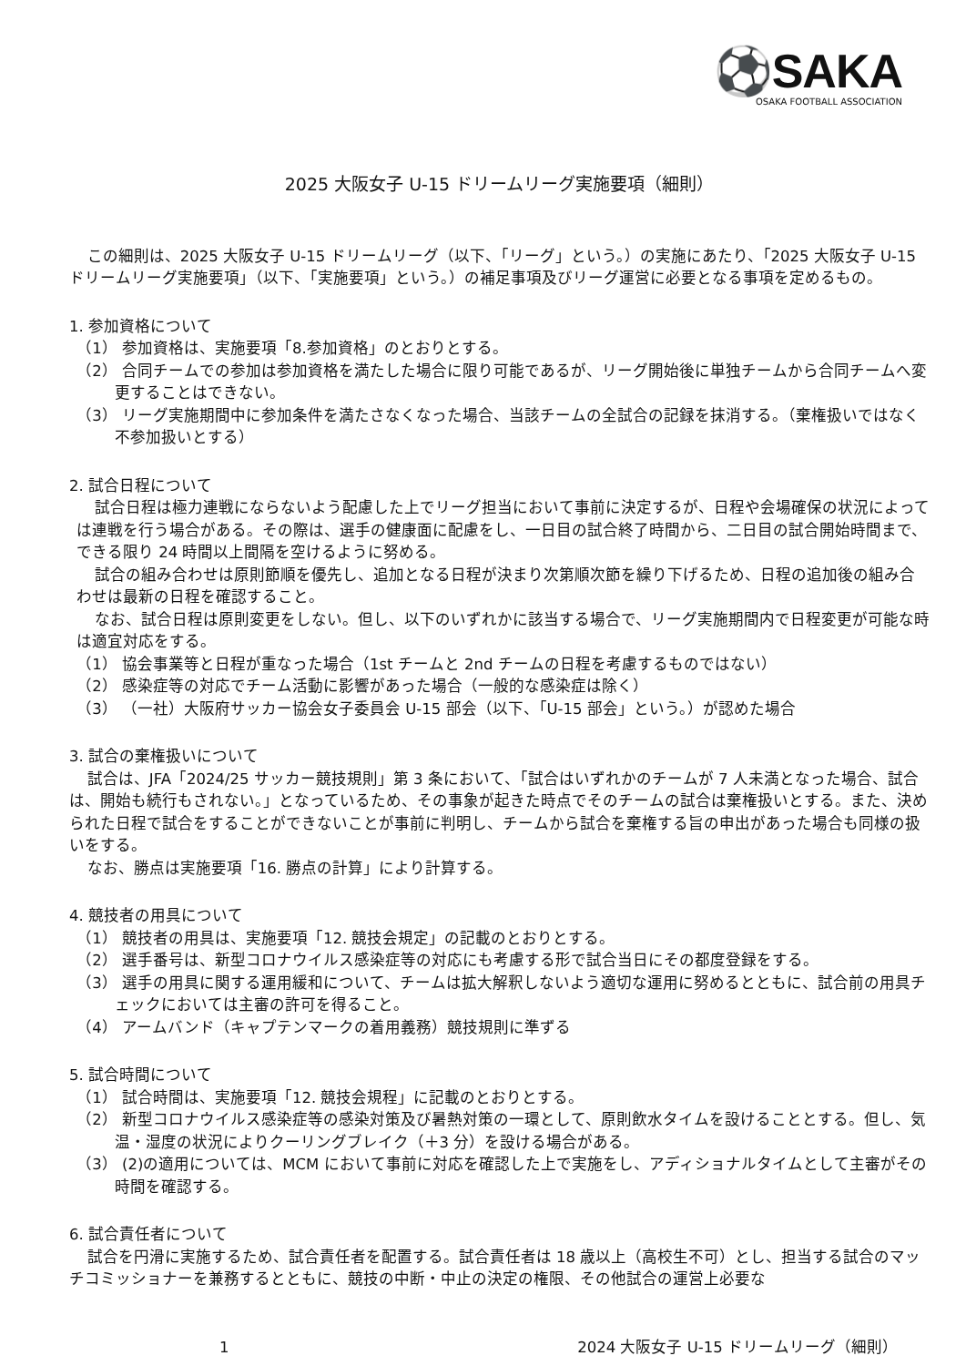⚽SAKA
OSAKA FOOTBALL ASSOCIATION
2025 大阪女子 U-15 ドリームリーグ実施要項（細則）
この細則は、2025 大阪女子 U-15 ドリームリーグ（以下、「リーグ」という。）の実施にあたり、「2025 大阪女子 U-15 ドリームリーグ実施要項」（以下、「実施要項」という。）の補足事項及びリーグ運営に必要となる事項を定めるもの。
1. 参加資格について
（1） 参加資格は、実施要項「8.参加資格」のとおりとする。
（2） 合同チームでの参加は参加資格を満たした場合に限り可能であるが、リーグ開始後に単独チームから合同チームへ変更することはできない。
（3） リーグ実施期間中に参加条件を満たさなくなった場合、当該チームの全試合の記録を抹消する。（棄権扱いではなく不参加扱いとする）
2. 試合日程について
試合日程は極力連戦にならないよう配慮した上でリーグ担当において事前に決定するが、日程や会場確保の状況によっては連戦を行う場合がある。その際は、選手の健康面に配慮をし、一日目の試合終了時間から、二日目の試合開始時間まで、できる限り 24 時間以上間隔を空けるように努める。
試合の組み合わせは原則節順を優先し、追加となる日程が決まり次第順次節を繰り下げるため、日程の追加後の組み合わせは最新の日程を確認すること。
なお、試合日程は原則変更をしない。但し、以下のいずれかに該当する場合で、リーグ実施期間内で日程変更が可能な時は適宜対応をする。
（1） 協会事業等と日程が重なった場合（1st チームと 2nd チームの日程を考慮するものではない）
（2） 感染症等の対応でチーム活動に影響があった場合（一般的な感染症は除く）
（3） （一社）大阪府サッカー協会女子委員会 U-15 部会（以下、「U-15 部会」という。）が認めた場合
3. 試合の棄権扱いについて
試合は、JFA「2024/25 サッカー競技規則」第 3 条において、「試合はいずれかのチームが 7 人未満となった場合、試合は、開始も続行もされない。」となっているため、その事象が起きた時点でそのチームの試合は棄権扱いとする。また、決められた日程で試合をすることができないことが事前に判明し、チームから試合を棄権する旨の申出があった場合も同様の扱いをする。
なお、勝点は実施要項「16. 勝点の計算」により計算する。
4. 競技者の用具について
（1） 競技者の用具は、実施要項「12. 競技会規定」の記載のとおりとする。
（2） 選手番号は、新型コロナウイルス感染症等の対応にも考慮する形で試合当日にその都度登録をする。
（3） 選手の用具に関する運用緩和について、チームは拡大解釈しないよう適切な運用に努めるとともに、試合前の用具チェックにおいては主審の許可を得ること。
（4） アームバンド（キャプテンマークの着用義務）競技規則に準ずる
5. 試合時間について
（1） 試合時間は、実施要項「12. 競技会規程」に記載のとおりとする。
（2） 新型コロナウイルス感染症等の感染対策及び暑熱対策の一環として、原則飲水タイムを設けることとする。但し、気温・湿度の状況によりクーリングブレイク（＋3 分）を設ける場合がある。
（3） (2)の適用については、MCM において事前に対応を確認した上で実施をし、アディショナルタイムとして主審がその時間を確認する。
6. 試合責任者について
試合を円滑に実施するため、試合責任者を配置する。試合責任者は 18 歳以上（高校生不可）とし、担当する試合のマッチコミッショナーを兼務するとともに、競技の中断・中止の決定の権限、その他試合の運営上必要な
1 2024 大阪女子 U-15 ドリームリーグ（細則）